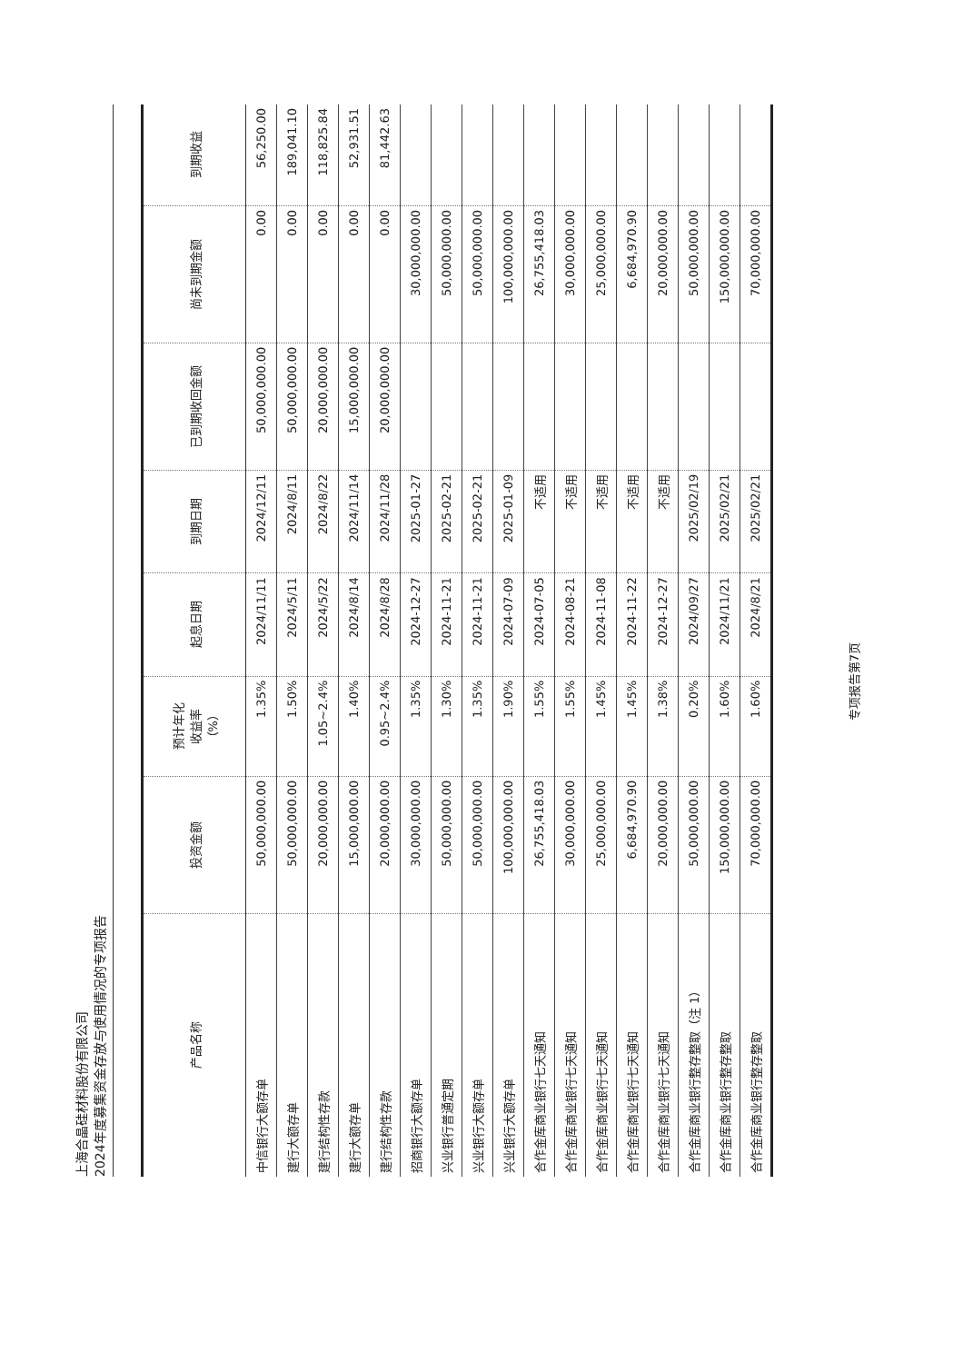上海合晶硅材料股份有限公司
2024年度募集资金存放与使用情况的专项报告
| 产品名称 | 投资金额 | 预计年化 收益率 （%） | 起息日期 | 到期日期 | 已到期收回金额 | 尚未到期金额 | 到期收益 |
| --- | --- | --- | --- | --- | --- | --- | --- |
| 中信银行大额存单 | 50,000,000.00 | 1.35% | 2024/11/11 | 2024/12/11 | 50,000,000.00 | 0.00 | 56,250.00 |
| 建行大额存单 | 50,000,000.00 | 1.50% | 2024/5/11 | 2024/8/11 | 50,000,000.00 | 0.00 | 189,041.10 |
| 建行结构性存款 | 20,000,000.00 | 1.05~2.4% | 2024/5/22 | 2024/8/22 | 20,000,000.00 | 0.00 | 118,825.84 |
| 建行大额存单 | 15,000,000.00 | 1.40% | 2024/8/14 | 2024/11/14 | 15,000,000.00 | 0.00 | 52,931.51 |
| 建行结构性存款 | 20,000,000.00 | 0.95~2.4% | 2024/8/28 | 2024/11/28 | 20,000,000.00 | 0.00 | 81,442.63 |
| 招商银行大额存单 | 30,000,000.00 | 1.35% | 2024-12-27 | 2025-01-27 | | 30,000,000.00 | |
| 兴业银行普通定期 | 50,000,000.00 | 1.30% | 2024-11-21 | 2025-02-21 | | 50,000,000.00 | |
| 兴业银行大额存单 | 50,000,000.00 | 1.35% | 2024-11-21 | 2025-02-21 | | 50,000,000.00 | |
| 兴业银行大额存单 | 100,000,000.00 | 1.90% | 2024-07-09 | 2025-01-09 | | 100,000,000.00 | |
| 合作金库商业银行七天通知 | 26,755,418.03 | 1.55% | 2024-07-05 | 不适用 | | 26,755,418.03 | |
| 合作金库商业银行七天通知 | 30,000,000.00 | 1.55% | 2024-08-21 | 不适用 | | 30,000,000.00 | |
| 合作金库商业银行七天通知 | 25,000,000.00 | 1.45% | 2024-11-08 | 不适用 | | 25,000,000.00 | |
| 合作金库商业银行七天通知 | 6,684,970.90 | 1.45% | 2024-11-22 | 不适用 | | 6,684,970.90 | |
| 合作金库商业银行七天通知 | 20,000,000.00 | 1.38% | 2024-12-27 | 不适用 | | 20,000,000.00 | |
| 合作金库商业银行整存整取（注 1） | 50,000,000.00 | 0.20% | 2024/09/27 | 2025/02/19 | | 50,000,000.00 | |
| 合作金库商业银行整存整取 | 150,000,000.00 | 1.60% | 2024/11/21 | 2025/02/21 | | 150,000,000.00 | |
| 合作金库商业银行整存整取 | 70,000,000.00 | 1.60% | 2024/8/21 | 2025/02/21 | | 70,000,000.00 | |
专项报告第7页